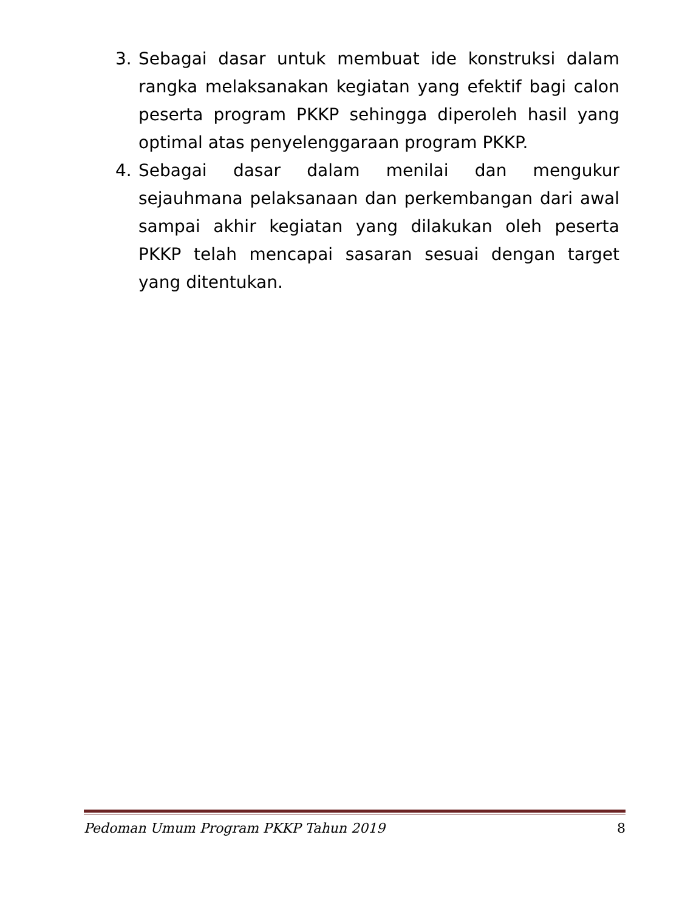3. Sebagai dasar untuk membuat ide konstruksi dalam rangka melaksanakan kegiatan yang efektif bagi calon peserta program PKKP sehingga diperoleh hasil yang optimal atas penyelenggaraan program PKKP.
4. Sebagai dasar dalam menilai dan mengukur sejauhmana pelaksanaan dan perkembangan dari awal sampai akhir kegiatan yang dilakukan oleh peserta PKKP telah mencapai sasaran sesuai dengan target yang ditentukan.
Pedoman Umum Program PKKP Tahun 2019 8